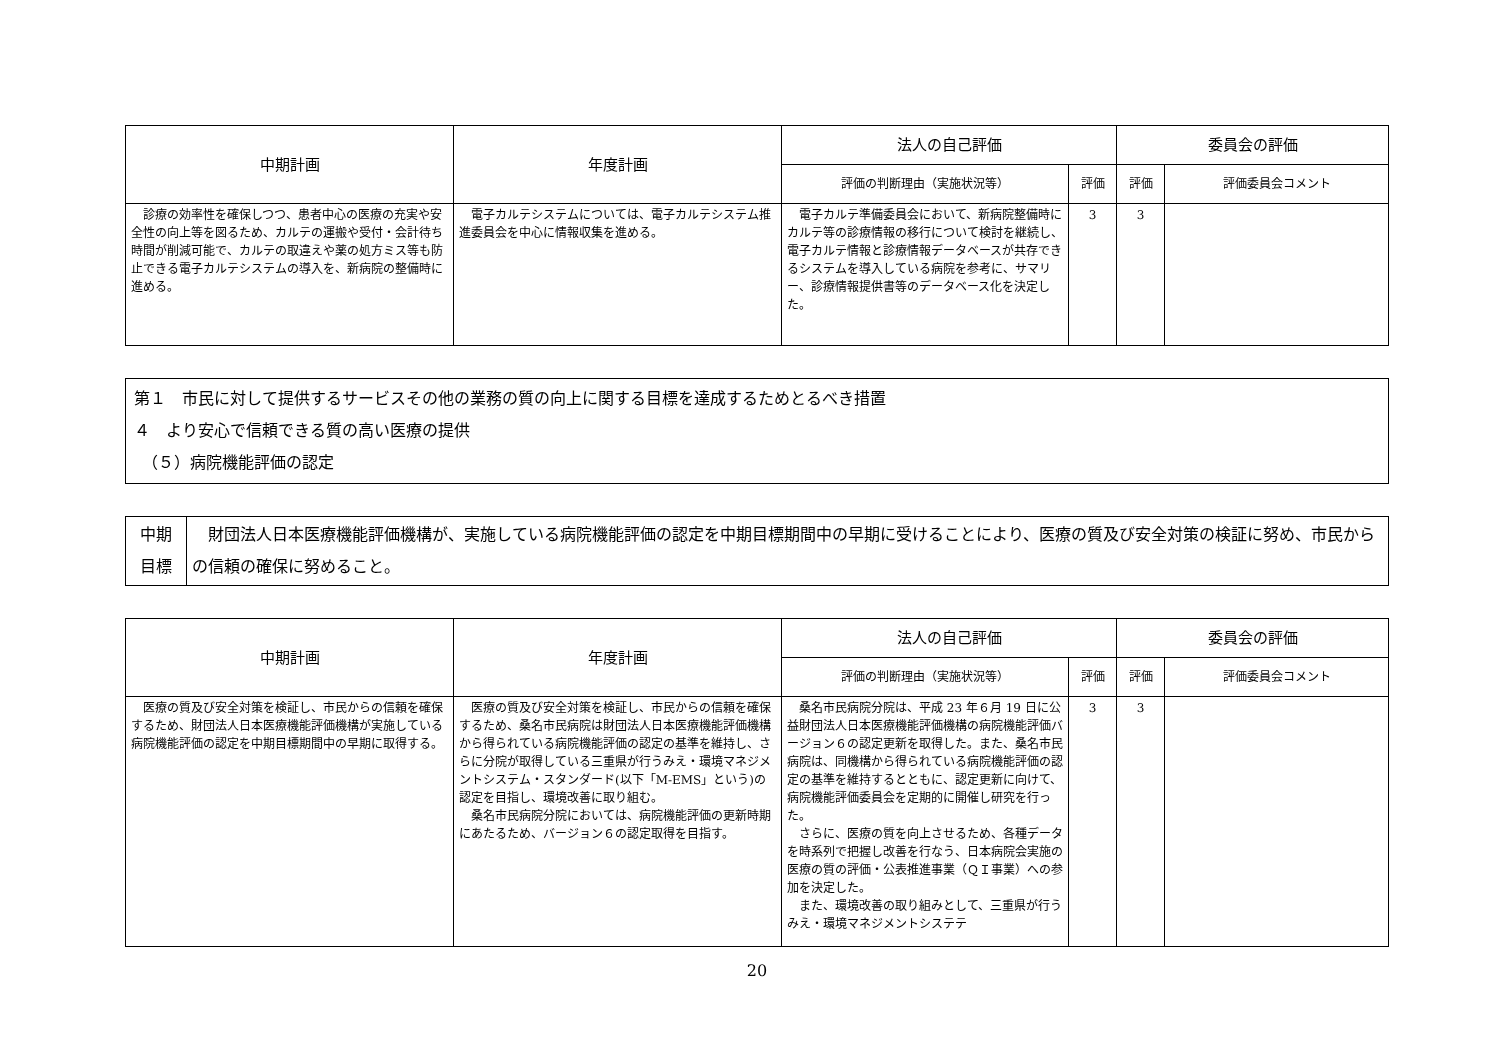| 中期計画 | 年度計画 | 法人の自己評価 | | 委員会の評価 | |
| --- | --- | --- | --- | --- | --- |
| | | 評価の判断理由（実施状況等） | 評価 | 評価 | 評価委員会コメント |
| 診療の効率性を確保しつつ、患者中心の医療の充実や安全性の向上等を図るため、カルテの運搬や受付・会計待ち時間が削減可能で、カルテの取違えや薬の処方ミス等も防止できる電子カルテシステムの導入を、新病院の整備時に進める。 | 電子カルテシステムについては、電子カルテシステム推進委員会を中心に情報収集を進める。 | 電子カルテ準備委員会において、新病院整備時にカルテ等の診療情報の移行について検討を継続し、電子カルテ情報と診療情報データベースが共存できるシステムを導入している病院を参考に、サマリー、診療情報提供書等のデータベース化を決定した。 | 3 | 3 | |
第１　市民に対して提供するサービスその他の業務の質の向上に関する目標を達成するためとるべき措置
４　より安心で信頼できる質の高い医療の提供
　（５）病院機能評価の認定
| 中期 目標 | 財団法人日本医療機能評価機構が、実施している病院機能評価の認定を中期目標期間中の早期に受けることにより、医療の質及び安全対策の検証に努め、市民からの信頼の確保に努めること。 |
| 中期計画 | 年度計画 | 法人の自己評価 | | 委員会の評価 | |
| --- | --- | --- | --- | --- | --- |
| | | 評価の判断理由（実施状況等） | 評価 | 評価 | 評価委員会コメント |
| 医療の質及び安全対策を検証し、市民からの信頼を確保するため、財団法人日本医療機能評価機構が実施している病院機能評価の認定を中期目標期間中の早期に取得する。 | 医療の質及び安全対策を検証し、市民からの信頼を確保するため、桑名市民病院は財団法人日本医療機能評価機構から得られている病院機能評価の認定の基準を維持し、さらに分院が取得している三重県が行うみえ・環境マネジメントシステム・スタンダード(以下「M-EMS」という)の認定を目指し、環境改善に取り組む。 桑名市民病院分院においては、病院機能評価の更新時期にあたるため、バージョン６の認定取得を目指す。 | 桑名市民病院分院は、平成 23 年６月 19 日に公益財団法人日本医療機能評価機構の病院機能評価バージョン６の認定更新を取得した。また、桑名市民病院は、同機構から得られている病院機能評価の認定の基準を維持するとともに、認定更新に向けて、病院機能評価委員会を定期的に開催し研究を行った。 さらに、医療の質を向上させるため、各種データを時系列で把握し改善を行なう、日本病院会実施の医療の質の評価・公表推進事業（ＱＩ事業）への参加を決定した。 また、環境改善の取り組みとして、三重県が行うみえ・環境マネジメントシステテ | 3 | 3 | |
20